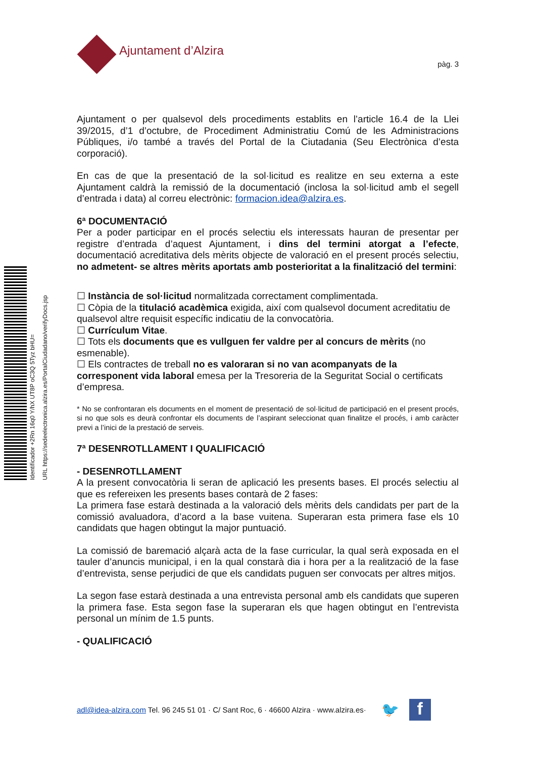Identificador +2Rn 16q0 Y/hX UT8P oC3Q 5Tyz bHU= URL https://sedeelectronica.alzira.es/PortalCiudadano/verifyDocs.jsp
Ajuntament d’Alzira
pàg. 3
Ajuntament o per qualsevol dels procediments establits en l’article 16.4 de la Llei 39/2015, d’1 d’octubre, de Procediment Administratiu Comú de les Administracions Públiques, i/o també a través del Portal de la Ciutadania (Seu Electrònica d’esta corporació).
En cas de que la presentació de la sol·licitud es realitze en seu externa a este Ajuntament caldrà la remissió de la documentació (inclosa la sol·licitud amb el segell d’entrada i data) al correu electrònic: formacion.idea@alzira.es.
6ª DOCUMENTACIÓ
Per a poder participar en el procés selectiu els interessats hauran de presentar per registre d’entrada d’aquest Ajuntament, i dins del termini atorgat a l’efecte, documentació acreditativa dels mèrits objecte de valoració en el present procés selectiu, no admetent- se altres mèrits aportats amb posterioritat a la finalització del termini:
☐ Instància de sol·licitud normalitzada correctament complimentada.
☐ Còpia de la titulació acadèmica exigida, així com qualsevol document acreditatiu de qualsevol altre requisit específic indicatiu de la convocatòria.
☐ Currículum Vitae.
☐ Tots els documents que es vullguen fer valdre per al concurs de mèrits (no esmenable).
☐ Els contractes de treball no es valoraran si no van acompanyats de la corresponent vida laboral emesa per la Tresoreria de la Seguritat Social o certificats d’empresa.
* No se confrontaran els documents en el moment de presentació de sol·licitud de participació en el present procés, si no que sols es deurà confrontar els documents de l’aspirant seleccionat quan finalitze el procés, i amb caràcter previ a l’inici de la prestació de serveis.
7ª DESENROTLLAMENT I QUALIFICACIÓ
- DESENROTLLAMENT
A la present convocatòria li seran de aplicació les presents bases. El procés selectiu al que es refereixen les presents bases contarà de 2 fases:
La primera fase estarà destinada a la valoració dels mèrits dels candidats per part de la comissió avaluadora, d’acord a la base vuitena. Superaran esta primera fase els 10 candidats que hagen obtingut la major puntuació.
La comissió de baremació alçarà acta de la fase curricular, la qual serà exposada en el tauler d’anuncis municipal, i en la qual constarà dia i hora per a la realització de la fase d’entrevista, sense perjudici de que els candidats puguen ser convocats per altres mitjos.
La segon fase estarà destinada a una entrevista personal amb els candidats que superen la primera fase. Esta segon fase la superaran els que hagen obtingut en l’entrevista personal un mínim de 1.5 punts.
- QUALIFICACIÓ
adl@idea-alzira.com Tel. 96 245 51 01 · C/ Sant Roc, 6 · 46600 Alzira · www.alzira.es· 🐦
f